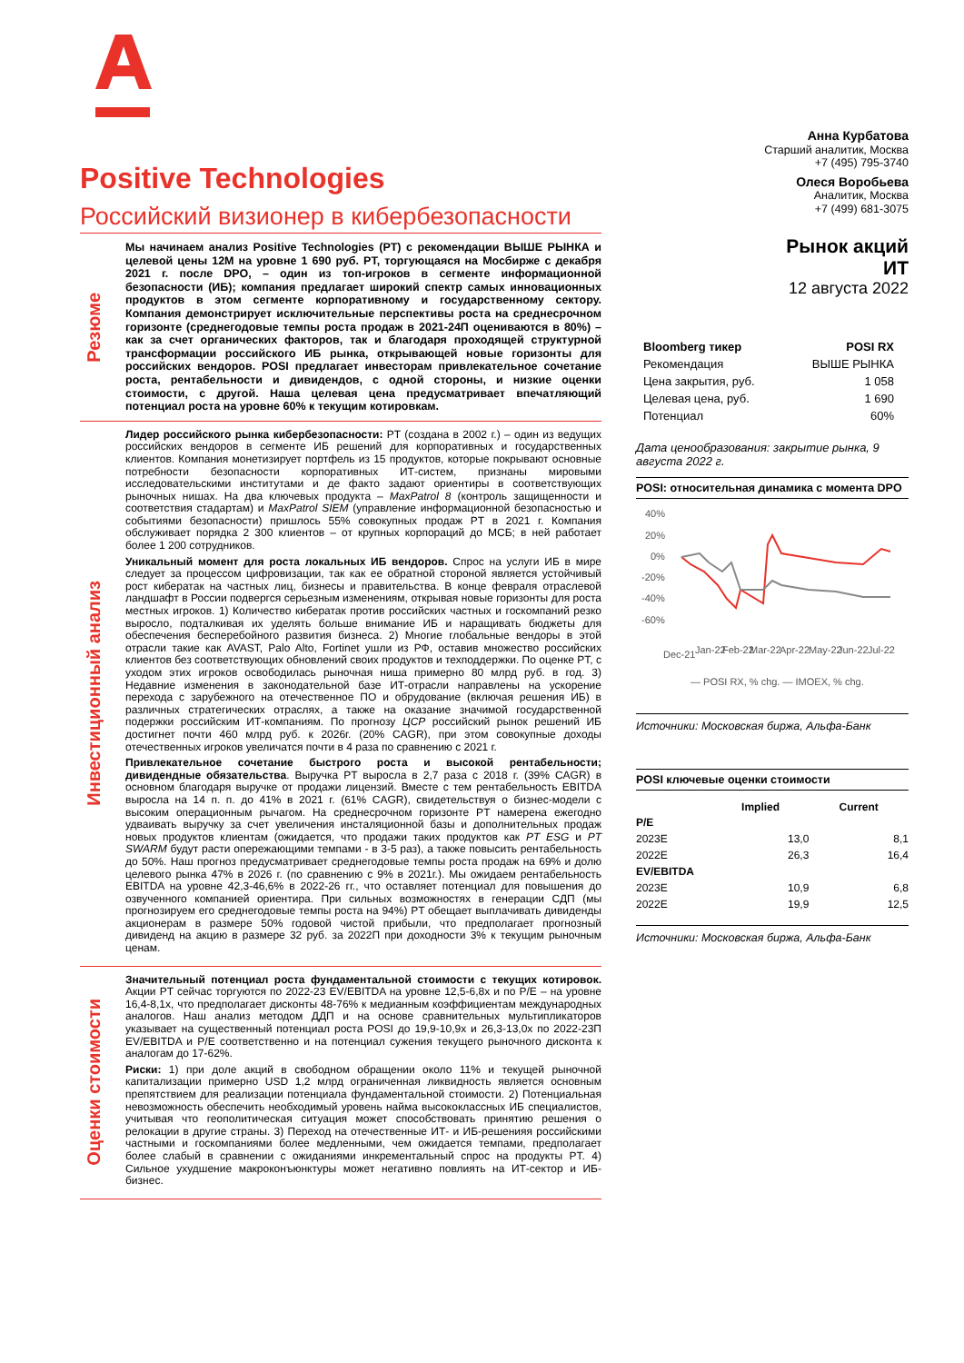Positive Technologies
Российский визионер в кибербезопасности
Резюме
Мы начинаем анализ Positive Technologies (PT) с рекомендации ВЫШЕ РЫНКА и целевой цены 12М на уровне 1 690 руб. PT, торгующаяся на Мосбирже с декабря 2021 г. после DPO, – один из топ-игроков в сегменте информационной безопасности (ИБ); компания предлагает широкий спектр самых инновационных продуктов в этом сегменте корпоративному и государственному сектору. Компания демонстрирует исключительные перспективы роста на среднесрочном горизонте (среднегодовые темпы роста продаж в 2021-24П оцениваются в 80%) – как за счет органических факторов, так и благодаря проходящей структурной трансформации российского ИБ рынка, открывающей новые горизонты для российских вендоров. POSI предлагает инвесторам привлекательное сочетание роста, рентабельности и дивидендов, с одной стороны, и низкие оценки стоимости, с другой. Наша целевая цена предусматривает впечатляющий потенциал роста на уровне 60% к текущим котировкам.
Инвестиционный анализ
Лидер российского рынка кибербезопасности: PT (создана в 2002 г.) – один из ведущих российских вендоров в сегменте ИБ решений для корпоративных и государственных клиентов. Компания монетизирует портфель из 15 продуктов, которые покрывают основные потребности безопасности корпоративных ИТ-систем, признаны мировыми исследовательскими институтами и де факто задают ориентиры в соответствующих рыночных нишах. На два ключевых продукта – MaxPatrol 8 (контроль защищенности и соответствия стадартам) и MaxPatrol SIEM (управление информационной безопасностью и событиями безопасности) пришлось 55% совокупных продаж PT в 2021 г. Компания обслуживает порядка 2 300 клиентов – от крупных корпораций до МСБ; в ней работает более 1 200 сотрудников.
Уникальный момент для роста локальных ИБ вендоров. Спрос на услуги ИБ в мире следует за процессом цифровизации, так как ее обратной стороной является устойчивый рост кибератак на частных лиц, бизнесы и правительства. В конце февраля отраслевой ландшафт в России подвергся серьезным изменениям, открывая новые горизонты для роста местных игроков. 1) Количество кибератак против российских частных и госкомпаний резко выросло, подталкивая их уделять больше внимание ИБ и наращивать бюджеты для обеспечения бесперебойного развития бизнеса. 2) Многие глобальные вендоры в этой отрасли такие как AVAST, Palo Alto, Fortinet ушли из РФ, оставив множество российских клиентов без соответствующих обновлений своих продуктов и техподдержки. По оценке PT, с уходом этих игроков освободилась рыночная ниша примерно 80 млрд руб. в год. 3) Недавние изменения в законодательной базе ИТ-отрасли направлены на ускорение перехода с зарубежного на отечественное ПО и обрудование (включая решения ИБ) в различных стратегических отраслях, а также на оказание значимой государственной подержки российским ИТ-компаниям. По прогнозу ЦСР российский рынок решений ИБ достигнет почти 460 млрд руб. к 2026г. (20% CAGR), при этом совокупные доходы отечественных игроков увеличатся почти в 4 раза по сравнению с 2021 г.
Привлекательное сочетание быстрого роста и высокой рентабельности; дивидендные обязательства. Выручка PT выросла в 2,7 раза с 2018 г. (39% CAGR) в основном благодаря выручке от продажи лицензий. Вместе с тем рентабельность EBITDA выросла на 14 п. п. до 41% в 2021 г. (61% CAGR), свидетельствуя о бизнес-модели с высоким операционным рычагом. На среднесрочном горизонте PT намерена ежегодно удваивать выручку за счет увеличения инсталяционной базы и дополнительных продаж новых продуктов клиентам (ожидается, что продажи таких продуктов как PT ESG и PT SWARM будут расти опережающими темпами - в 3-5 раз), а также повысить рентабельность до 50%. Наш прогноз предусматривает среднегодовые темпы роста продаж на 69% и долю целевого рынка 47% в 2026 г. (по сравнению с 9% в 2021г.). Мы ожидаем рентабельность EBITDA на уровне 42,3-46,6% в 2022-26 гг., что оставляет потенциал для повышения до озвученного компанией ориентира. При сильных возможностях в генерации СДП (мы прогнозируем его среднегодовые темпы роста на 94%) PT обещает выплачивать дивиденды акционерам в размере 50% годовой чистой прибыли, что предполагает прогнозный дивиденд на акцию в размере 32 руб. за 2022П при доходности 3% к текущим рыночным ценам.
Оценки стоимости
Значительный потенциал роста фундаментальной стоимости с текущих котировок. Акции PT сейчас торгуются по 2022-23 EV/EBITDA на уровне 12,5-6,8x и по P/E – на уровне 16,4-8,1x, что предполагает дисконты 48-76% к медианным коэффициентам международных аналогов. Наш анализ методом ДДП и на основе сравнительных мультипликаторов указывает на существенный потенциал роста POSI до 19,9-10,9x и 26,3-13,0x по 2022-23П EV/EBITDA и P/E соответственно и на потенциал сужения текущего рыночного дисконта к аналогам до 17-62%.
Риски: 1) при доле акций в свободном обращении около 11% и текущей рыночной капитализации примерно USD 1,2 млрд ограниченная ликвидность является основным препятствием для реализации потенциала фундаментальной стоимости. 2) Потенциальная невозможность обеспечить необходимый уровень найма высококлассных ИБ специалистов, учитывая что геополитическая ситуация может способствовать принятию решения о релокации в другие страны. 3) Переход на отечественные ИТ- и ИБ-решенияя российскими частными и госкомпаниями более медленными, чем ожидается темпами, предполагает более слабый в сравнении с ожиданиями инкрементальный спрос на продукты PT. 4) Сильное ухудшение макроконъюнктуры может негативно повлиять на ИТ-сектор и ИБ-бизнес.
Анна Курбатова
Старший аналитик, Москва
+7 (495) 795-3740
Олеся Воробьева
Аналитик, Москва
+7 (499) 681-3075
Рынок акций
ИТ
12 августа 2022
| Bloomberg тикер | POSI RX |
| Рекомендация | ВЫШЕ РЫНКА |
| Цена закрытия, руб. | 1 058 |
| Целевая цена, руб. | 1 690 |
| Потенциал | 60% |
Дата ценообразования: закрытие рынка, 9 августа 2022 г.
POSI: относительная динамика с момента DPO
40%
20%
0%
-20%
-40%
-60%
Dec-21
Jan-22
Feb-22
Mar-22
Apr-22
May-22
Jun-22
Jul-22
— POSI RX, % chg. — IMOEX, % chg.
Источники: Московская биржа, Альфа-Банк
POSI ключевые оценки стоимости
| | Implied | Current |
| --- | --- | --- |
| P/E | | |
| 2023E | 13,0 | 8,1 |
| 2022E | 26,3 | 16,4 |
| EV/EBITDA | | |
| 2023E | 10,9 | 6,8 |
| 2022E | 19,9 | 12,5 |
Источники: Московская биржа, Альфа-Банк